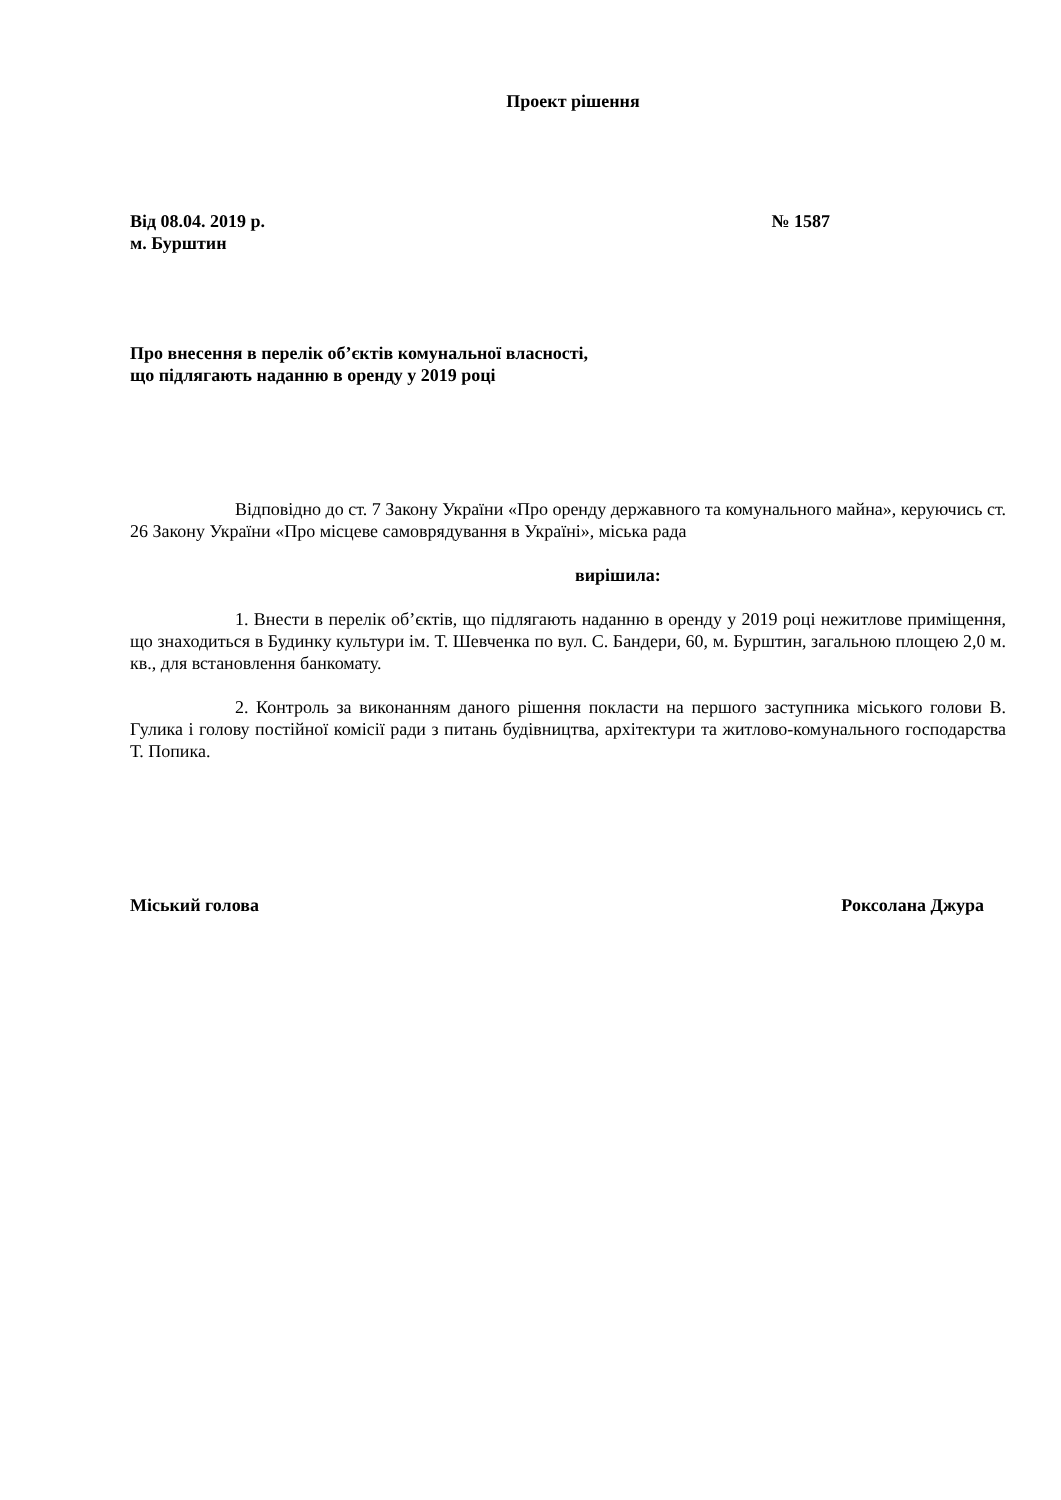Проект рішення
Від 08.04. 2019 р. № 1587
м. Бурштин
Про внесення в перелік об’єктів комунальної власності,
що підлягають наданню в оренду у 2019 році
Відповідно до ст. 7 Закону України «Про оренду державного та комунального майна», керуючись ст. 26 Закону України «Про місцеве самоврядування в Україні», міська рада
вирішила:
1. Внести в перелік об’єктів, що підлягають наданню в оренду у 2019 році нежитлове приміщення, що знаходиться в Будинку культури ім. Т. Шевченка по вул. С. Бандери, 60, м. Бурштин, загальною площею 2,0 м. кв., для встановлення банкомату.
2. Контроль за виконанням даного рішення покласти на першого заступника міського голови В. Гулика і голову постійної комісії ради з питань будівництва, архітектури та житлово-комунального господарства Т. Попика.
Міський голова Роксолана Джура